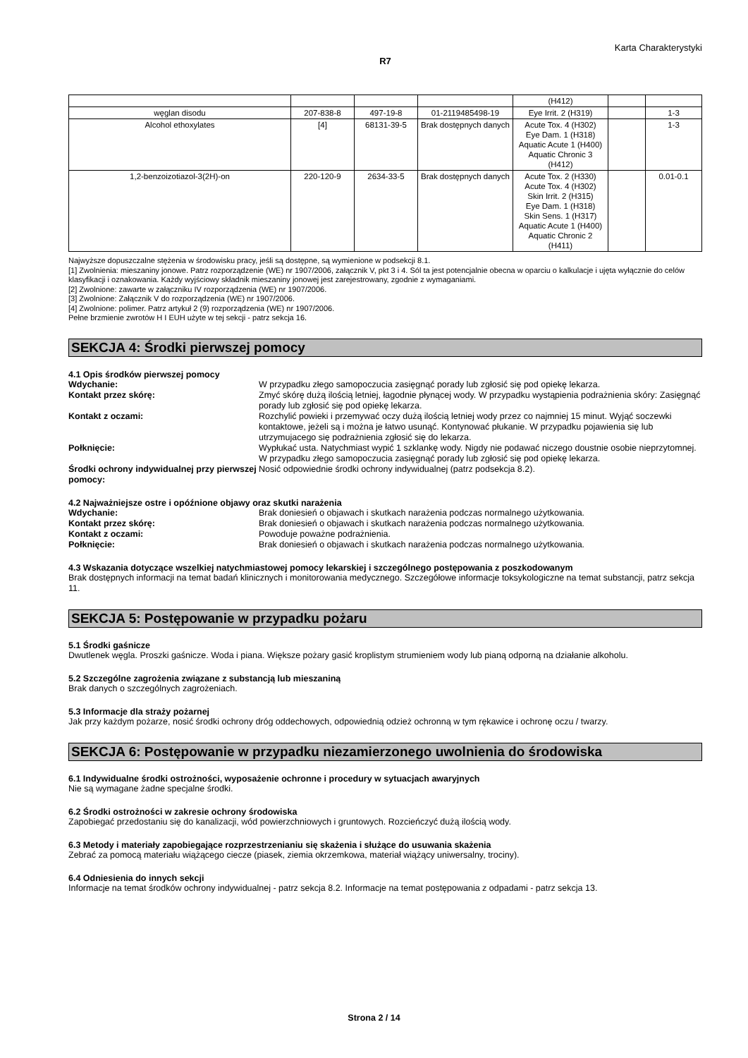Karta Charakterystyki
R7
| | | | | (H412) | | |
| węglan disodu | 207-838-8 | 497-19-8 | 01-2119485498-19 | Eye Irrit. 2 (H319) | | 1-3 |
| Alcohol ethoxylates | [4] | 68131-39-5 | Brak dostępnych danych | Acute Tox. 4 (H302) Eye Dam. 1 (H318) Aquatic Acute 1 (H400) Aquatic Chronic 3 (H412) | | 1-3 |
| 1,2-benzoizotiazol-3(2H)-on | 220-120-9 | 2634-33-5 | Brak dostępnych danych | Acute Tox. 2 (H330) Acute Tox. 4 (H302) Skin Irrit. 2 (H315) Eye Dam. 1 (H318) Skin Sens. 1 (H317) Aquatic Acute 1 (H400) Aquatic Chronic 2 (H411) | | 0.01-0.1 |
Najwyższe dopuszczalne stężenia w środowisku pracy, jeśli są dostępne, są wymienione w podsekcji 8.1.
[1] Zwolnienia: mieszaniny jonowe. Patrz rozporządzenie (WE) nr 1907/2006, załącznik V, pkt 3 i 4. Sól ta jest potencjalnie obecna w oparciu o kalkulacje i ujęta wyłącznie do celów klasyfikacji i oznakowania. Każdy wyjściowy składnik mieszaniny jonowej jest zarejestrowany, zgodnie z wymaganiami.
[2] Zwolnione: zawarte w załączniku IV rozporządzenia (WE) nr 1907/2006.
[3] Zwolnione: Załącznik V do rozporządzenia (WE) nr 1907/2006.
[4] Zwolnione: polimer. Patrz artykuł 2 (9) rozporządzenia (WE) nr 1907/2006.
Pełne brzmienie zwrotów H I EUH użyte w tej sekcji - patrz sekcja 16.
SEKCJA 4: Środki pierwszej pomocy
4.1 Opis środków pierwszej pomocy
Wdychanie: W przypadku złego samopoczucia zasięgnąć porady lub zgłosić się pod opiekę lekarza.
Kontakt przez skórę: Zmyć skórę dużą ilością letniej, łagodnie płynącej wody. W przypadku wystąpienia podrażnienia skóry: Zasięgnąć porady lub zgłosić się pod opiekę lekarza.
Kontakt z oczami: Rozchylić powieki i przemywać oczy dużą ilością letniej wody przez co najmniej 15 minut. Wyjąć soczewki kontaktowe, jeżeli są i można je łatwo usunąć. Kontynować płukanie. W przypadku pojawienia się lub utrzymujacego się podrażnienia zgłosić się do lekarza.
Połknięcie: Wypłukać usta. Natychmiast wypić 1 szklankę wody. Nigdy nie podawać niczego doustnie osobie nieprzytomnej. W przypadku złego samopoczucia zasięgnąć porady lub zgłosić się pod opiekę lekarza.
Środki ochrony indywidualnej przy pierwszej pomocy: Nosić odpowiednie środki ochrony indywidualnej (patrz podsekcja 8.2).
4.2 Najważniejsze ostre i opóźnione objawy oraz skutki narażenia
Wdychanie: Brak doniesień o objawach i skutkach narażenia podczas normalnego użytkowania.
Kontakt przez skórę: Brak doniesień o objawach i skutkach narażenia podczas normalnego użytkowania.
Kontakt z oczami: Powoduje poważne podrażnienia.
Połknięcie: Brak doniesień o objawach i skutkach narażenia podczas normalnego użytkowania.
4.3 Wskazania dotyczące wszelkiej natychmiastowej pomocy lekarskiej i szczególnego postępowania z poszkodowanym
Brak dostępnych informacji na temat badań klinicznych i monitorowania medycznego. Szczegółowe informacje toksykologiczne na temat substancji, patrz sekcja 11.
SEKCJA 5: Postępowanie w przypadku pożaru
5.1 Środki gaśnicze
Dwutlenek węgla. Proszki gaśnicze. Woda i piana. Większe pożary gasić kroplistym strumieniem wody lub pianą odporną na działanie alkoholu.
5.2 Szczególne zagrożenia związane z substancją lub mieszaniną
Brak danych o szczególnych zagrożeniach.
5.3 Informacje dla straży pożarnej
Jak przy każdym pożarze, nosić środki ochrony dróg oddechowych, odpowiednią odzież ochronną w tym rękawice i ochronę oczu / twarzy.
SEKCJA 6: Postępowanie w przypadku niezamierzonego uwolnienia do środowiska
6.1 Indywidualne środki ostrożności, wyposażenie ochronne i procedury w sytuacjach awaryjnych
Nie są wymagane żadne specjalne środki.
6.2 Środki ostrożności w zakresie ochrony środowiska
Zapobiegać przedostaniu się do kanalizacji, wód powierzchniowych i gruntowych. Rozcieńczyć dużą ilością wody.
6.3 Metody i materiały zapobiegające rozprzestrzenianiu się skażenia i służące do usuwania skażenia
Zebrać za pomocą materiału wiążącego ciecze (piasek, ziemia okrzemkowa, materiał wiążący uniwersalny, trociny).
6.4 Odniesienia do innych sekcji
Informacje na temat środków ochrony indywidualnej - patrz sekcja 8.2. Informacje na temat postępowania z odpadami - patrz sekcja 13.
Strona 2 / 14